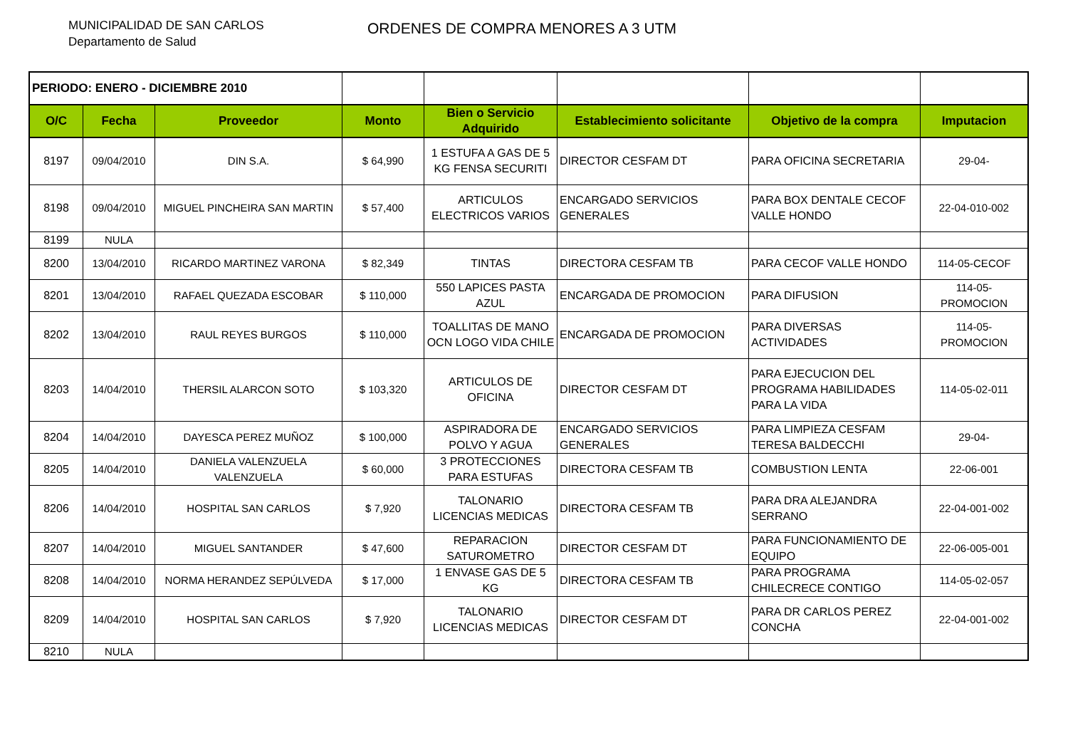MUNICIPALIDAD DE SAN CARLOS
Departamento de Salud
ORDENES DE COMPRA MENORES A 3 UTM
| PERIODO: ENERO - DICIEMBRE 2010 | | | | | | | |
| O/C | Fecha | Proveedor | Monto | Bien o Servicio Adquirido | Establecimiento solicitante | Objetivo de la compra | Imputacion |
| 8197 | 09/04/2010 | DIN S.A. | $ 64,990 | 1 ESTUFA A GAS DE 5 KG FENSA SECURITI | DIRECTOR CESFAM DT | PARA OFICINA SECRETARIA | 29-04- |
| 8198 | 09/04/2010 | MIGUEL PINCHEIRA SAN MARTIN | $ 57,400 | ARTICULOS ELECTRICOS VARIOS | ENCARGADO SERVICIOS GENERALES | PARA BOX DENTALE CECOF VALLE HONDO | 22-04-010-002 |
| 8199 | NULA | | | | | | |
| 8200 | 13/04/2010 | RICARDO MARTINEZ VARONA | $ 82,349 | TINTAS | DIRECTORA CESFAM TB | PARA CECOF VALLE HONDO | 114-05-CECOF |
| 8201 | 13/04/2010 | RAFAEL QUEZADA ESCOBAR | $ 110,000 | 550 LAPICES PASTA AZUL | ENCARGADA DE PROMOCION | PARA DIFUSION | 114-05-PROMOCION |
| 8202 | 13/04/2010 | RAUL REYES BURGOS | $ 110,000 | TOALLITAS DE MANO OCN LOGO VIDA CHILE | ENCARGADA DE PROMOCION | PARA DIVERSAS ACTIVIDADES | 114-05-PROMOCION |
| 8203 | 14/04/2010 | THERSIL ALARCON SOTO | $ 103,320 | ARTICULOS DE OFICINA | DIRECTOR CESFAM DT | PARA EJECUCION DEL PROGRAMA HABILIDADES PARA LA VIDA | 114-05-02-011 |
| 8204 | 14/04/2010 | DAYESCA PEREZ MUÑOZ | $ 100,000 | ASPIRADORA DE POLVO Y AGUA | ENCARGADO SERVICIOS GENERALES | PARA LIMPIEZA CESFAM TERESA BALDECCHI | 29-04- |
| 8205 | 14/04/2010 | DANIELA VALENZUELA VALENZUELA | $ 60,000 | 3 PROTECCIONES PARA ESTUFAS | DIRECTORA CESFAM TB | COMBUSTION LENTA | 22-06-001 |
| 8206 | 14/04/2010 | HOSPITAL SAN CARLOS | $ 7,920 | TALONARIO LICENCIAS MEDICAS | DIRECTORA CESFAM TB | PARA DRA ALEJANDRA SERRANO | 22-04-001-002 |
| 8207 | 14/04/2010 | MIGUEL SANTANDER | $ 47,600 | REPARACION SATUROMETRO | DIRECTOR CESFAM DT | PARA FUNCIONAMIENTO DE EQUIPO | 22-06-005-001 |
| 8208 | 14/04/2010 | NORMA HERANDEZ SEPÚLVEDA | $ 17,000 | 1 ENVASE GAS DE 5 KG | DIRECTORA CESFAM TB | PARA PROGRAMA CHILECRECE CONTIGO | 114-05-02-057 |
| 8209 | 14/04/2010 | HOSPITAL SAN CARLOS | $ 7,920 | TALONARIO LICENCIAS MEDICAS | DIRECTOR CESFAM DT | PARA DR CARLOS PEREZ CONCHA | 22-04-001-002 |
| 8210 | NULA | | | | | | |